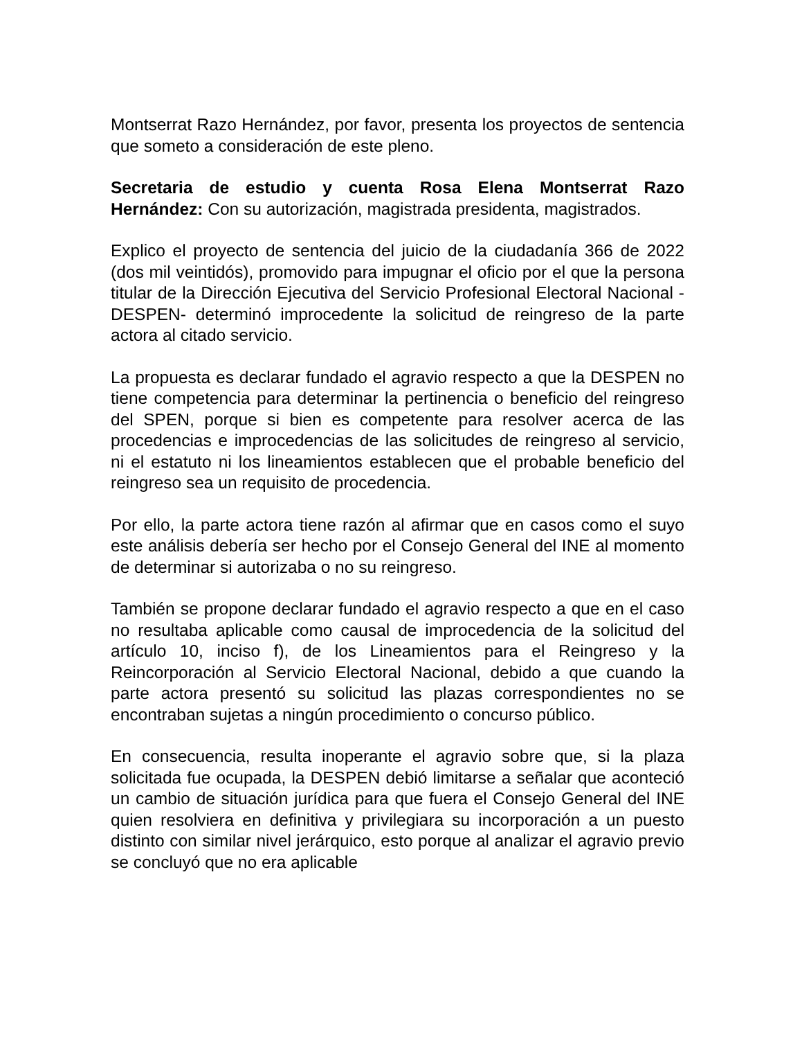Montserrat Razo Hernández, por favor, presenta los proyectos de sentencia que someto a consideración de este pleno.
Secretaria de estudio y cuenta Rosa Elena Montserrat Razo Hernández: Con su autorización, magistrada presidenta, magistrados.
Explico el proyecto de sentencia del juicio de la ciudadanía 366 de 2022 (dos mil veintidós), promovido para impugnar el oficio por el que la persona titular de la Dirección Ejecutiva del Servicio Profesional Electoral Nacional -DESPEN- determinó improcedente la solicitud de reingreso de la parte actora al citado servicio.
La propuesta es declarar fundado el agravio respecto a que la DESPEN no tiene competencia para determinar la pertinencia o beneficio del reingreso del SPEN, porque si bien es competente para resolver acerca de las procedencias e improcedencias de las solicitudes de reingreso al servicio, ni el estatuto ni los lineamientos establecen que el probable beneficio del reingreso sea un requisito de procedencia.
Por ello, la parte actora tiene razón al afirmar que en casos como el suyo este análisis debería ser hecho por el Consejo General del INE al momento de determinar si autorizaba o no su reingreso.
También se propone declarar fundado el agravio respecto a que en el caso no resultaba aplicable como causal de improcedencia de la solicitud del artículo 10, inciso f), de los Lineamientos para el Reingreso y la Reincorporación al Servicio Electoral Nacional, debido a que cuando la parte actora presentó su solicitud las plazas correspondientes no se encontraban sujetas a ningún procedimiento o concurso público.
En consecuencia, resulta inoperante el agravio sobre que, si la plaza solicitada fue ocupada, la DESPEN debió limitarse a señalar que aconteció un cambio de situación jurídica para que fuera el Consejo General del INE quien resolviera en definitiva y privilegiara su incorporación a un puesto distinto con similar nivel jerárquico, esto porque al analizar el agravio previo se concluyó que no era aplicable